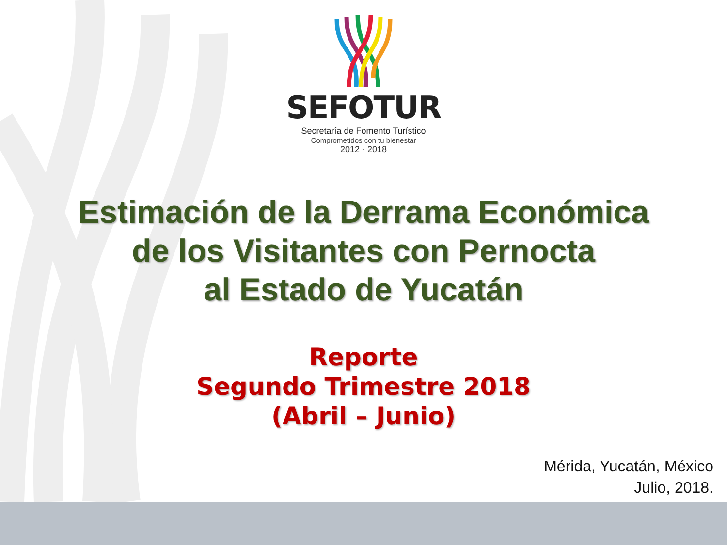SEFOTUR
Secretaría de Fomento Turístico
Comprometidos con tu bienestar
2012 · 2018
Estimación de la Derrama Económica
de los Visitantes con Pernocta
al Estado de Yucatán
Reporte
Segundo Trimestre 2018
(Abril – Junio)
Mérida, Yucatán, México
Julio, 2018.